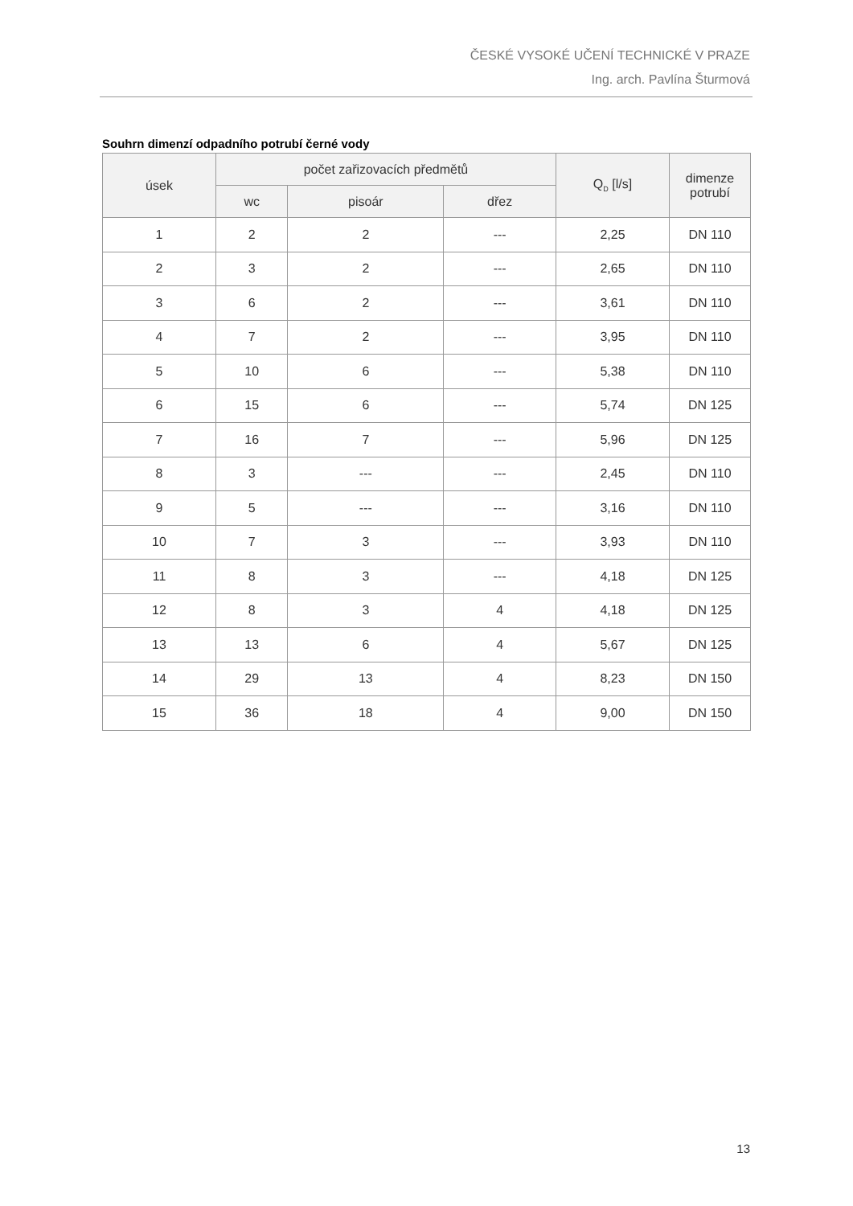ČESKÉ VYSOKÉ UČENÍ TECHNICKÉ V PRAZE
Ing. arch. Pavlína Šturmová
Souhrn dimenzí odpadního potrubí černé vody
| úsek | počet zařizovacích předmětů | | | Q<sub>D</sub> [l/s] | dimenze potrubí |
| --- | --- | --- | --- | --- | --- |
| | wc | pisoár | dřez | | |
| 1 | 2 | 2 | --- | 2,25 | DN 110 |
| 2 | 3 | 2 | --- | 2,65 | DN 110 |
| 3 | 6 | 2 | --- | 3,61 | DN 110 |
| 4 | 7 | 2 | --- | 3,95 | DN 110 |
| 5 | 10 | 6 | --- | 5,38 | DN 110 |
| 6 | 15 | 6 | --- | 5,74 | DN 125 |
| 7 | 16 | 7 | --- | 5,96 | DN 125 |
| 8 | 3 | --- | --- | 2,45 | DN 110 |
| 9 | 5 | --- | --- | 3,16 | DN 110 |
| 10 | 7 | 3 | --- | 3,93 | DN 110 |
| 11 | 8 | 3 | --- | 4,18 | DN 125 |
| 12 | 8 | 3 | 4 | 4,18 | DN 125 |
| 13 | 13 | 6 | 4 | 5,67 | DN 125 |
| 14 | 29 | 13 | 4 | 8,23 | DN 150 |
| 15 | 36 | 18 | 4 | 9,00 | DN 150 |
13